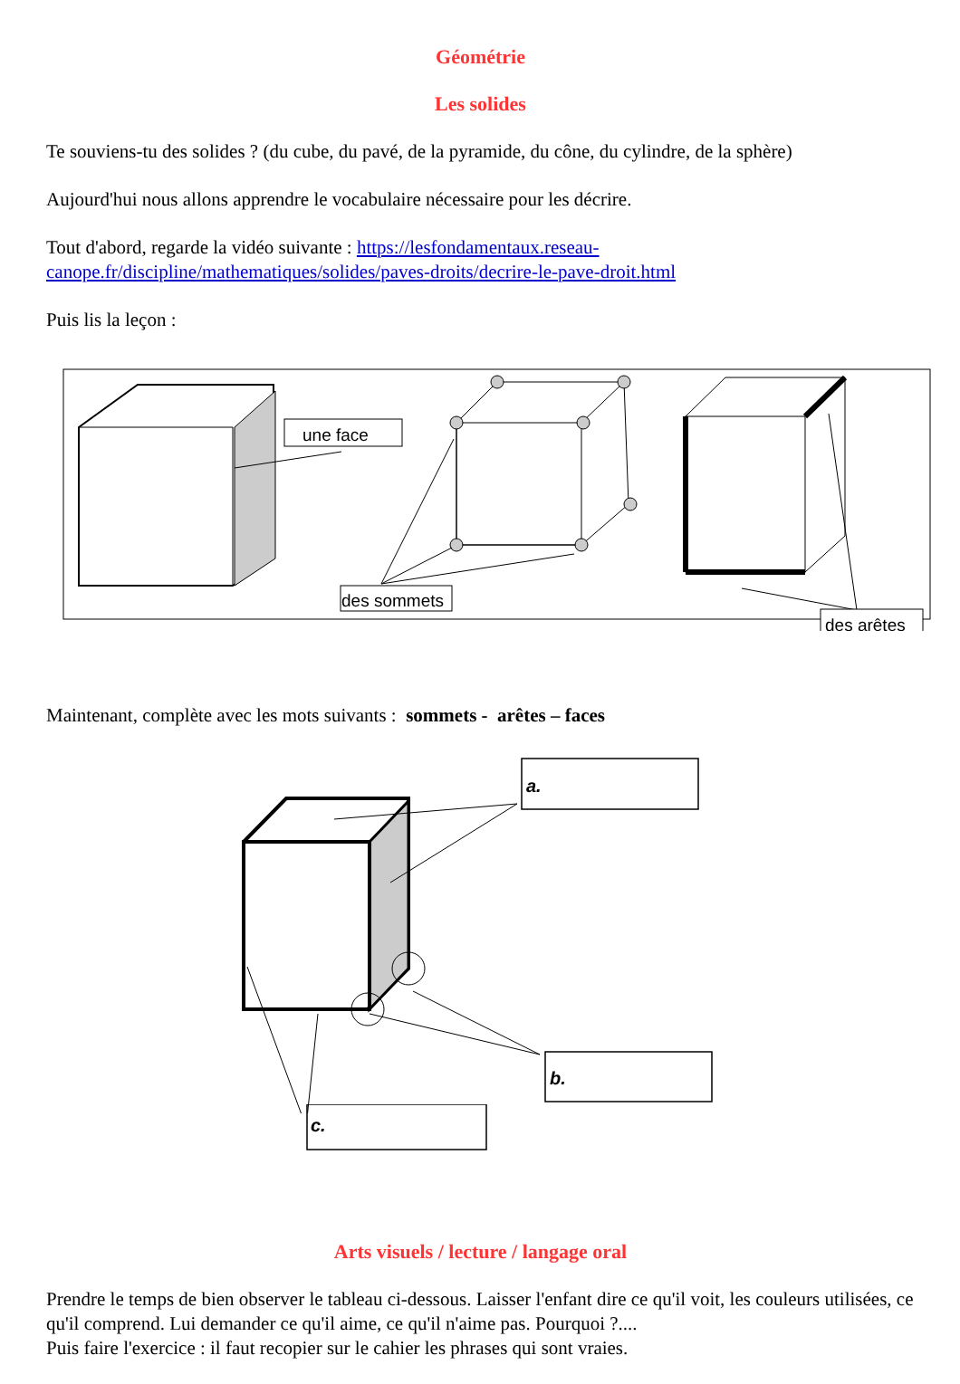Géométrie
Les solides
Te souviens-tu des solides ? (du cube, du pavé, de la pyramide, du cône, du cylindre, de la sphère)
Aujourd'hui nous allons apprendre le vocabulaire nécessaire pour les décrire.
Tout d'abord, regarde la vidéo suivante : https://lesfondamentaux.reseau-canope.fr/discipline/mathematiques/solides/paves-droits/decrire-le-pave-droit.html
Puis lis la leçon :
une face
des sommets
des arêtes
Maintenant, complète avec les mots suivants : sommets - arêtes – faces
a.
b.
c.
Arts visuels / lecture / langage oral
Prendre le temps de bien observer le tableau ci-dessous. Laisser l'enfant dire ce qu'il voit, les couleurs utilisées, ce qu'il comprend. Lui demander ce qu'il aime, ce qu'il n'aime pas. Pourquoi ?....
Puis faire l'exercice : il faut recopier sur le cahier les phrases qui sont vraies.